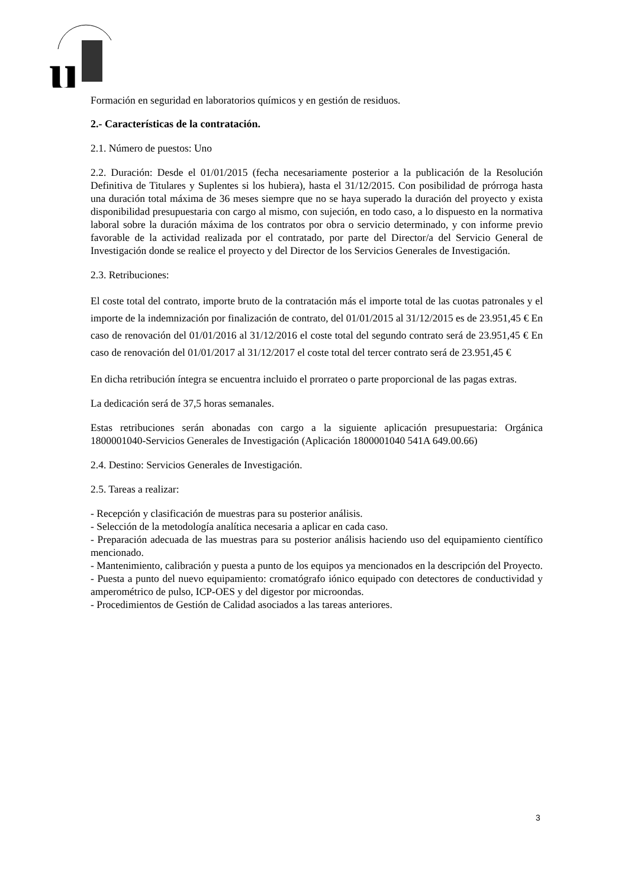u
Formación en seguridad en laboratorios químicos y en gestión de residuos.
2.- Características de la contratación.
2.1. Número de puestos: Uno
2.2. Duración: Desde el 01/01/2015 (fecha necesariamente posterior a la publicación de la Resolución Definitiva de Titulares y Suplentes si los hubiera), hasta el 31/12/2015. Con posibilidad de prórroga hasta una duración total máxima de 36 meses siempre que no se haya superado la duración del proyecto y exista disponibilidad presupuestaria con cargo al mismo, con sujeción, en todo caso, a lo dispuesto en la normativa laboral sobre la duración máxima de los contratos por obra o servicio determinado, y con informe previo favorable de la actividad realizada por el contratado, por parte del Director/a del Servicio General de Investigación donde se realice el proyecto y del Director de los Servicios Generales de Investigación.
2.3. Retribuciones:
El coste total del contrato, importe bruto de la contratación más el importe total de las cuotas patronales y el importe de la indemnización por finalización de contrato, del 01/01/2015 al 31/12/2015 es de 23.951,45 € En caso de renovación del 01/01/2016 al 31/12/2016 el coste total del segundo contrato será de 23.951,45 € En caso de renovación del 01/01/2017 al 31/12/2017 el coste total del tercer contrato será de 23.951,45 €
En dicha retribución íntegra se encuentra incluido el prorrateo o parte proporcional de las pagas extras.
La dedicación será de 37,5 horas semanales.
Estas retribuciones serán abonadas con cargo a la siguiente aplicación presupuestaria: Orgánica 1800001040-Servicios Generales de Investigación (Aplicación 1800001040 541A 649.00.66)
2.4. Destino: Servicios Generales de Investigación.
2.5. Tareas a realizar:
- Recepción y clasificación de muestras para su posterior análisis.
- Selección de la metodología analítica necesaria a aplicar en cada caso.
- Preparación adecuada de las muestras para su posterior análisis haciendo uso del equipamiento científico mencionado.
- Mantenimiento, calibración y puesta a punto de los equipos ya mencionados en la descripción del Proyecto.
- Puesta a punto del nuevo equipamiento: cromatógrafo iónico equipado con detectores de conductividad y amperométrico de pulso, ICP-OES y del digestor por microondas.
- Procedimientos de Gestión de Calidad asociados a las tareas anteriores.
3